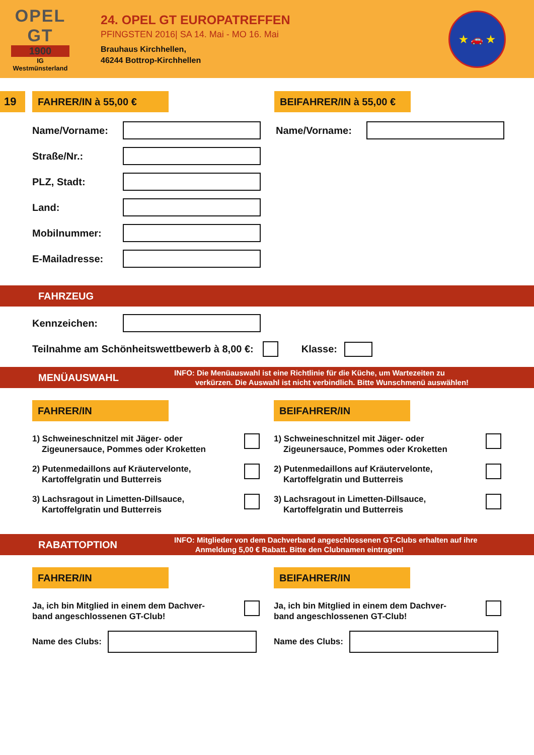OPEL
GT
1900
IG
Westmünsterland
24. OPEL GT EUROPATREFFEN
PFINGSTEN 2016| SA 14. Mai - MO 16. Mai
Brauhaus Kirchhellen,
46244 Bottrop-Kirchhellen
★ 🚗 ★
19 FAHRER/IN à 55,00 €
BEIFAHRER/IN à 55,00 €
Name/Vorname: Name/Vorname:
Straße/Nr.:
PLZ, Stadt:
Land:
Mobilnummer:
E-Mailadresse:
FAHRZEUG
Kennzeichen:
Teilnahme am Schönheitswettbewerb à 8,00 €: Klasse:
MENÜAUSWAHL INFO: Die Menüauswahl ist eine Richtlinie für die Küche, um Wartezeiten zu
verkürzen. Die Auswahl ist nicht verbindlich. Bitte Wunschmenü auswählen!
FAHRER/IN
1) Schweineschnitzel mit Jäger- oder
Zigeunersauce, Pommes oder Kroketten
2) Putenmedaillons auf Kräutervelonte,
Kartoffelgratin und Butterreis
3) Lachsragout in Limetten-Dillsauce,
Kartoffelgratin und Butterreis
BEIFAHRER/IN
1) Schweineschnitzel mit Jäger- oder
Zigeunersauce, Pommes oder Kroketten
2) Putenmedaillons auf Kräutervelonte,
Kartoffelgratin und Butterreis
3) Lachsragout in Limetten-Dillsauce,
Kartoffelgratin und Butterreis
RABATTOPTION INFO: Mitglieder von dem Dachverband angeschlossenen GT-Clubs erhalten auf ihre
Anmeldung 5,00 € Rabatt. Bitte den Clubnamen eintragen!
FAHRER/IN
Ja, ich bin Mitglied in einem dem Dachver-
band angeschlossenen GT-Club!
Name des Clubs:
BEIFAHRER/IN
Ja, ich bin Mitglied in einem dem Dachver-
band angeschlossenen GT-Club!
Name des Clubs: